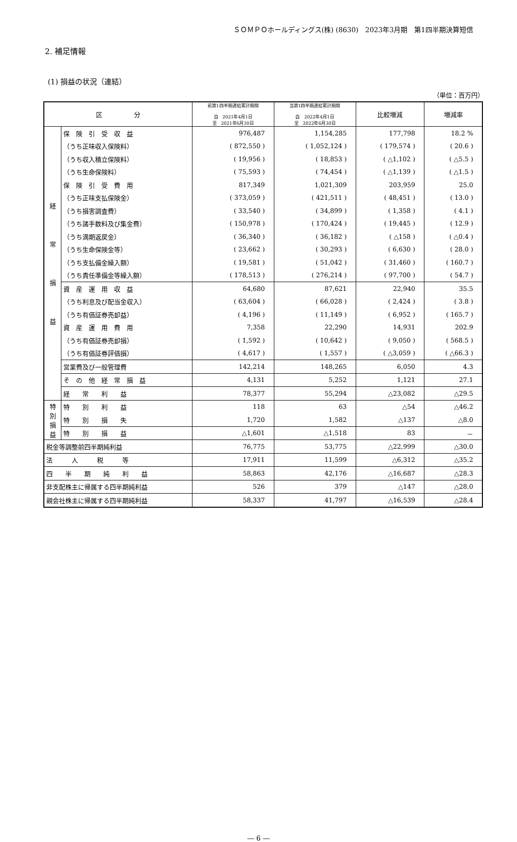ＳＯＭＰＯホールディングス(株) (8630)　2023年3月期　第1四半期決算短信
2. 補足情報
(1) 損益の状況（連結）
（単位：百万円）
| 区 分 | | 前第1四半期連結累計期間 自 2021年4月1日 至 2021年6月30日 | 当第1四半期連結累計期間 自 2022年4月1日 至 2022年6月30日 | 比較増減 | 増減率 |
| --- | --- | --- | --- | --- | --- |
| 経 常 損 益 | 保 険 引 受 収 益 | 976,487 | 1,154,285 | 177,798 | 18.2 % |
| | （うち正味収入保険料） | ( 872,550 ) | ( 1,052,124 ) | ( 179,574 ) | ( 20.6 ) |
| | （うち収入積立保険料） | ( 19,956 ) | ( 18,853 ) | ( △1,102 ) | ( △5.5 ) |
| | （うち生命保険料） | ( 75,593 ) | ( 74,454 ) | ( △1,139 ) | ( △1.5 ) |
| | 保 険 引 受 費 用 | 817,349 | 1,021,309 | 203,959 | 25.0 |
| | （うち正味支払保険金） | ( 373,059 ) | ( 421,511 ) | ( 48,451 ) | ( 13.0 ) |
| | （うち損害調査費） | ( 33,540 ) | ( 34,899 ) | ( 1,358 ) | ( 4.1 ) |
| | （うち諸手数料及び集金費） | ( 150,978 ) | ( 170,424 ) | ( 19,445 ) | ( 12.9 ) |
| | （うち満期返戻金） | ( 36,340 ) | ( 36,182 ) | ( △158 ) | ( △0.4 ) |
| | （うち生命保険金等） | ( 23,662 ) | ( 30,293 ) | ( 6,630 ) | ( 28.0 ) |
| | （うち支払備金繰入額） | ( 19,581 ) | ( 51,042 ) | ( 31,460 ) | ( 160.7 ) |
| | （うち責任準備金等繰入額） | ( 178,513 ) | ( 276,214 ) | ( 97,700 ) | ( 54.7 ) |
| | 資 産 運 用 収 益 | 64,680 | 87,621 | 22,940 | 35.5 |
| | （うち利息及び配当金収入） | ( 63,604 ) | ( 66,028 ) | ( 2,424 ) | ( 3.8 ) |
| | （うち有価証券売却益） | ( 4,196 ) | ( 11,149 ) | ( 6,952 ) | ( 165.7 ) |
| | 資 産 運 用 費 用 | 7,358 | 22,290 | 14,931 | 202.9 |
| | （うち有価証券売却損） | ( 1,592 ) | ( 10,642 ) | ( 9,050 ) | ( 568.5 ) |
| | （うち有価証券評価損） | ( 4,617 ) | ( 1,557 ) | ( △3,059 ) | ( △66.3 ) |
| | 営業費及び一般管理費 | 142,214 | 148,265 | 6,050 | 4.3 |
| | そ の 他 経 常 損 益 | 4,131 | 5,252 | 1,121 | 27.1 |
| | 経 常 利 益 | 78,377 | 55,294 | △23,082 | △29.5 |
| 特 別 損 益 | 特 別 利 益 | 118 | 63 | △54 | △46.2 |
| | 特 別 損 失 | 1,720 | 1,582 | △137 | △8.0 |
| | 特 別 損 益 | △1,601 | △1,518 | 83 | － |
| 税金等調整前四半期純利益 | | 76,775 | 53,775 | △22,999 | △30.0 |
| 法 人 税 等 | | 17,911 | 11,599 | △6,312 | △35.2 |
| 四 半 期 純 利 益 | | 58,863 | 42,176 | △16,687 | △28.3 |
| 非支配株主に帰属する四半期純利益 | | 526 | 379 | △147 | △28.0 |
| 親会社株主に帰属する四半期純利益 | | 58,337 | 41,797 | △16,539 | △28.4 |
― 6 ―